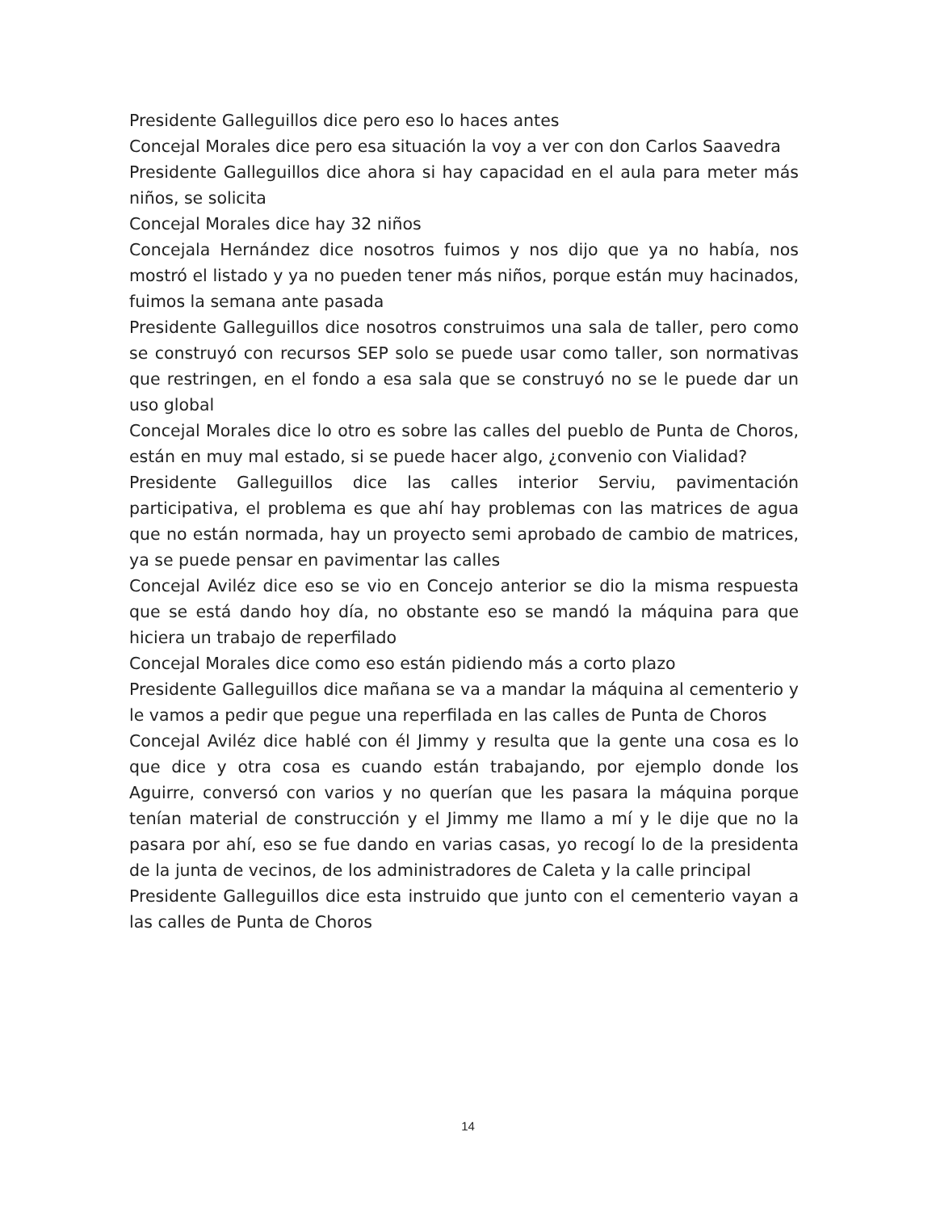Presidente Galleguillos dice pero eso lo haces antes
Concejal Morales dice pero esa situación la voy a ver con don Carlos Saavedra
Presidente Galleguillos dice ahora si hay capacidad en el aula para meter más niños, se solicita
Concejal Morales dice hay 32 niños
Concejala Hernández dice nosotros fuimos y nos dijo que ya no había, nos mostró el listado y ya no pueden tener más niños, porque están muy hacinados, fuimos la semana ante pasada
Presidente Galleguillos dice nosotros construimos una sala de taller, pero como se construyó con recursos SEP solo se puede usar como taller, son normativas que restringen, en el fondo a esa sala que se construyó no se le puede dar un uso global
Concejal Morales dice lo otro es sobre las calles del pueblo de Punta de Choros, están en muy mal estado, si se puede hacer algo, ¿convenio con Vialidad?
Presidente Galleguillos dice las calles interior Serviu, pavimentación participativa, el problema es que ahí hay problemas con las matrices de agua que no están normada, hay un proyecto semi aprobado de cambio de matrices, ya se puede pensar en pavimentar las calles
Concejal Aviléz dice eso se vio en Concejo anterior se dio la misma respuesta que se está dando hoy día, no obstante eso se mandó la máquina para que hiciera un trabajo de reperfilado
Concejal Morales dice como eso están pidiendo más a corto plazo
Presidente Galleguillos dice mañana se va a mandar la máquina al cementerio y le vamos a pedir que pegue una reperfilada en las calles de Punta de Choros
Concejal Aviléz dice hablé con él Jimmy y resulta que la gente una cosa es lo que dice y otra cosa es cuando están trabajando, por ejemplo donde los Aguirre, conversó con varios y no querían que les pasara la máquina porque tenían material de construcción y el Jimmy me llamo a mí y le dije que no la pasara por ahí, eso se fue dando en varias casas, yo recogí lo de la presidenta de la junta de vecinos, de los administradores de Caleta y la calle principal
Presidente Galleguillos dice esta instruido que junto con el cementerio vayan a las calles de Punta de Choros
14